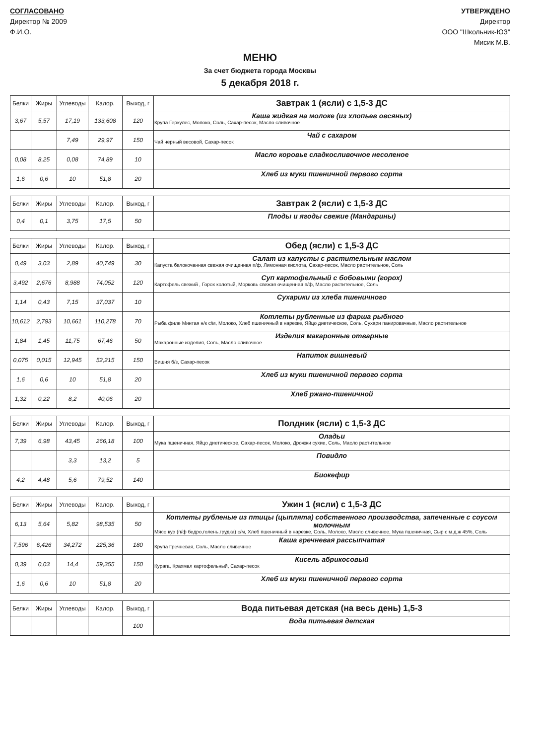СОГЛАСОВАНО
Директор № 2009
Ф.И.О.
УТВЕРЖДЕНО
Директор
ООО "Школьник-ЮЗ"
Мисик М.В.
МЕНЮ
За счет бюджета города Москвы
5 декабря 2018 г.
| Белки | Жиры | Углеводы | Калор. | Выход, г | Завтрак 1 (ясли) с 1,5-3 ДС |
| --- | --- | --- | --- | --- | --- |
| 3,67 | 5,57 | 17,19 | 133,608 | 120 | Каша жидкая на молоке (из хлопьев овсяных) Крупа Геркулес, Молоко, Соль, Сахар-песок, Масло сливочное |
| | | 7,49 | 29,97 | 150 | Чай с сахаром Чай черный весовой, Сахар-песок |
| 0,08 | 8,25 | 0,08 | 74,89 | 10 | Масло коровье сладкосливочное несоленое |
| 1,6 | 0,6 | 10 | 51,8 | 20 | Хлеб из муки пшеничной первого сорта |
| Белки | Жиры | Углеводы | Калор. | Выход, г | Завтрак 2 (ясли) с 1,5-3 ДС |
| --- | --- | --- | --- | --- | --- |
| 0,4 | 0,1 | 3,75 | 17,5 | 50 | Плоды и ягоды свежие (Мандарины) |
| Белки | Жиры | Углеводы | Калор. | Выход, г | Обед (ясли) с 1,5-3 ДС |
| --- | --- | --- | --- | --- | --- |
| 0,49 | 3,03 | 2,89 | 40,749 | 30 | Салат из капусты с растительным маслом Капуста белокочанная свежая очищенная п/ф, Лимонная кислота, Сахар-песок, Масло растительное, Соль |
| 3,492 | 2,676 | 8,988 | 74,052 | 120 | Суп картофельный с бобовыми (горох) Картофель свежий , Горох колотый, Морковь свежая очищенная п/ф, Масло растительное, Соль |
| 1,14 | 0,43 | 7,15 | 37,037 | 10 | Сухарики из хлеба пшеничного |
| 10,612 | 2,793 | 10,661 | 110,278 | 70 | Котлеты рубленные из фарша рыбного Рыба филе Минтая н/к с/м, Молоко, Хлеб пшеничный в нарезке, Яйцо диетическое, Соль, Сухари панировачные, Масло растительное |
| 1,84 | 1,45 | 11,75 | 67,46 | 50 | Изделия макаронные отварные Макаронные изделия, Соль, Масло сливочное |
| 0,075 | 0,015 | 12,945 | 52,215 | 150 | Напиток вишневый Вишня б/з, Сахар-песок |
| 1,6 | 0,6 | 10 | 51,8 | 20 | Хлеб из муки пшеничной первого сорта |
| 1,32 | 0,22 | 8,2 | 40,06 | 20 | Хлеб ржано-пшеничной |
| Белки | Жиры | Углеводы | Калор. | Выход, г | Полдник (ясли) с 1,5-3 ДС |
| --- | --- | --- | --- | --- | --- |
| 7,39 | 6,98 | 43,45 | 266,18 | 100 | Оладьи Мука пшеничная, Яйцо диетическое, Сахар-песок, Молоко, Дрожжи сухие, Соль, Масло растительное |
| | | 3,3 | 13,2 | 5 | Повидло |
| 4,2 | 4,48 | 5,6 | 79,52 | 140 | Биокефир |
| Белки | Жиры | Углеводы | Калор. | Выход, г | Ужин 1 (ясли) с 1,5-3 ДС |
| --- | --- | --- | --- | --- | --- |
| 6,13 | 5,64 | 5,82 | 98,535 | 50 | Котлеты рубленые из птицы (цыплята) собственного производства, запеченные с соусом молочным Мясо кур (п/ф бедро,голень,грудка) с/м, Хлеб пшеничный в нарезке, Соль, Молоко, Масло сливочное, Мука пшеничная, Сыр с м.д.ж 45%, Соль |
| 7,596 | 6,426 | 34,272 | 225,36 | 180 | Каша гречневая рассыпчатая Крупа Гречневая, Соль, Масло сливочное |
| 0,39 | 0,03 | 14,4 | 59,355 | 150 | Кисель абрикосовый Курага, Крахмал картофельный, Сахар-песок |
| 1,6 | 0,6 | 10 | 51,8 | 20 | Хлеб из муки пшеничной первого сорта |
| Белки | Жиры | Углеводы | Калор. | Выход, г | Вода питьевая детская (на весь день) 1,5-3 |
| --- | --- | --- | --- | --- | --- |
| | | | | 100 | Вода питьевая детская |